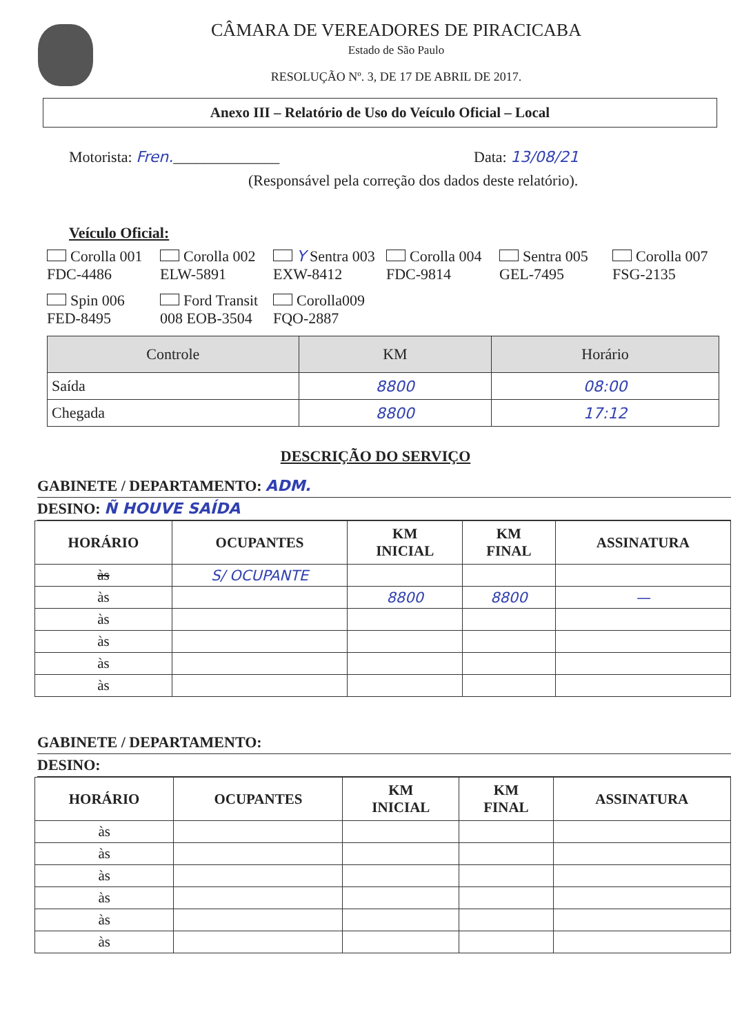CÂMARA DE VEREADORES DE PIRACICABA
Estado de São Paulo
RESOLUÇÃO Nº. 3, DE 17 DE ABRIL DE 2017.
Anexo III – Relatório de Uso do Veículo Oficial – Local
Motorista: Fren.______________ Data: 13/08/21
(Responsável pela correção dos dados deste relatório).
Veículo Oficial:
Corolla 001 FDC-4486
Corolla 002 ELW-5891
Y Sentra 003 EXW-8412
Corolla 004 FDC-9814
Sentra 005 GEL-7495
Corolla 007 FSG-2135
Spin 006 FED-8495
Ford Transit 008 EOB-3504
Corolla009 FQO-2887
| Controle | KM | Horário |
| --- | --- | --- |
| Saída | 8800 | 08:00 |
| Chegada | 8800 | 17:12 |
DESCRIÇÃO DO SERVIÇO
GABINETE / DEPARTAMENTO: ADM.
DESINO: Ñ HOUVE SAÍDA
| HORÁRIO | OCUPANTES | KM INICIAL | KM FINAL | ASSINATURA |
| --- | --- | --- | --- | --- |
| às | S/ OCUPANTE | | | |
| às | | 8800 | 8800 | — |
| às | | | | |
| às | | | | |
| às | | | | |
| às | | | | |
GABINETE / DEPARTAMENTO:
DESINO:
| HORÁRIO | OCUPANTES | KM INICIAL | KM FINAL | ASSINATURA |
| --- | --- | --- | --- | --- |
| às | | | | |
| às | | | | |
| às | | | | |
| às | | | | |
| às | | | | |
| às | | | | |